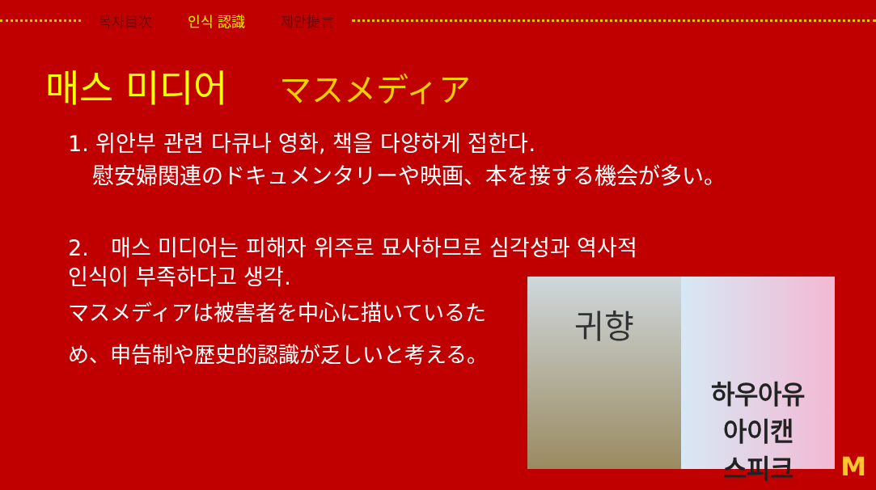목차目次 인식 認識 제안提言
매스 미디어 マスメディア
1. 위안부 관련 다큐나 영화, 책을 다양하게 접한다.
慰安婦関連のドキュメンタリーや映画、本を接する機会が多い。
2.　매스 미디어는 피해자 위주로 묘사하므로 심각성과 역사적
인식이 부족하다고 생각.
マスメディアは被害者を中心に描いているため、申告制や歴史的認識が乏しいと考える。
귀향
하우아유
아이캔
스피크
M